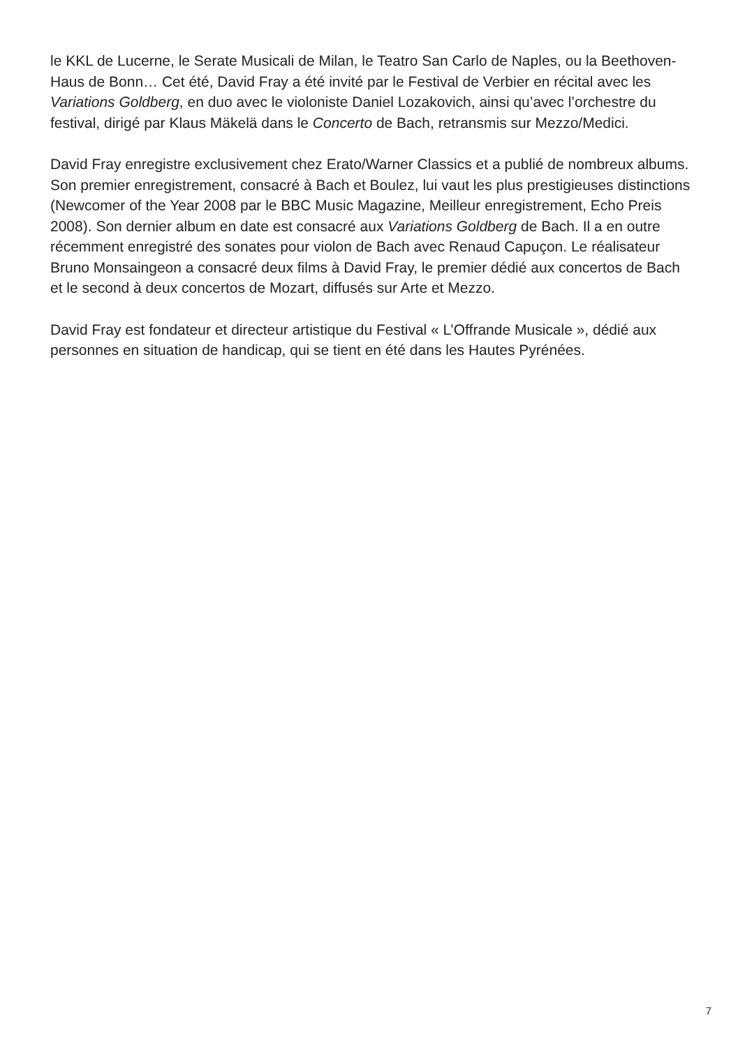le KKL de Lucerne, le Serate Musicali de Milan, le Teatro San Carlo de Naples, ou la Beethoven-Haus de Bonn… Cet été, David Fray a été invité par le Festival de Verbier en récital avec les Variations Goldberg, en duo avec le violoniste Daniel Lozakovich, ainsi qu’avec l’orchestre du festival, dirigé par Klaus Mäkelä dans le Concerto de Bach, retransmis sur Mezzo/Medici.
David Fray enregistre exclusivement chez Erato/Warner Classics et a publié de nombreux albums. Son premier enregistrement, consacré à Bach et Boulez, lui vaut les plus prestigieuses distinctions (Newcomer of the Year 2008 par le BBC Music Magazine, Meilleur enregistrement, Echo Preis 2008). Son dernier album en date est consacré aux Variations Goldberg de Bach. Il a en outre récemment enregistré des sonates pour violon de Bach avec Renaud Capuçon. Le réalisateur Bruno Monsaingeon a consacré deux films à David Fray, le premier dédié aux concertos de Bach et le second à deux concertos de Mozart, diffusés sur Arte et Mezzo.
David Fray est fondateur et directeur artistique du Festival « L’Offrande Musicale », dédié aux personnes en situation de handicap, qui se tient en été dans les Hautes Pyrénées.
7